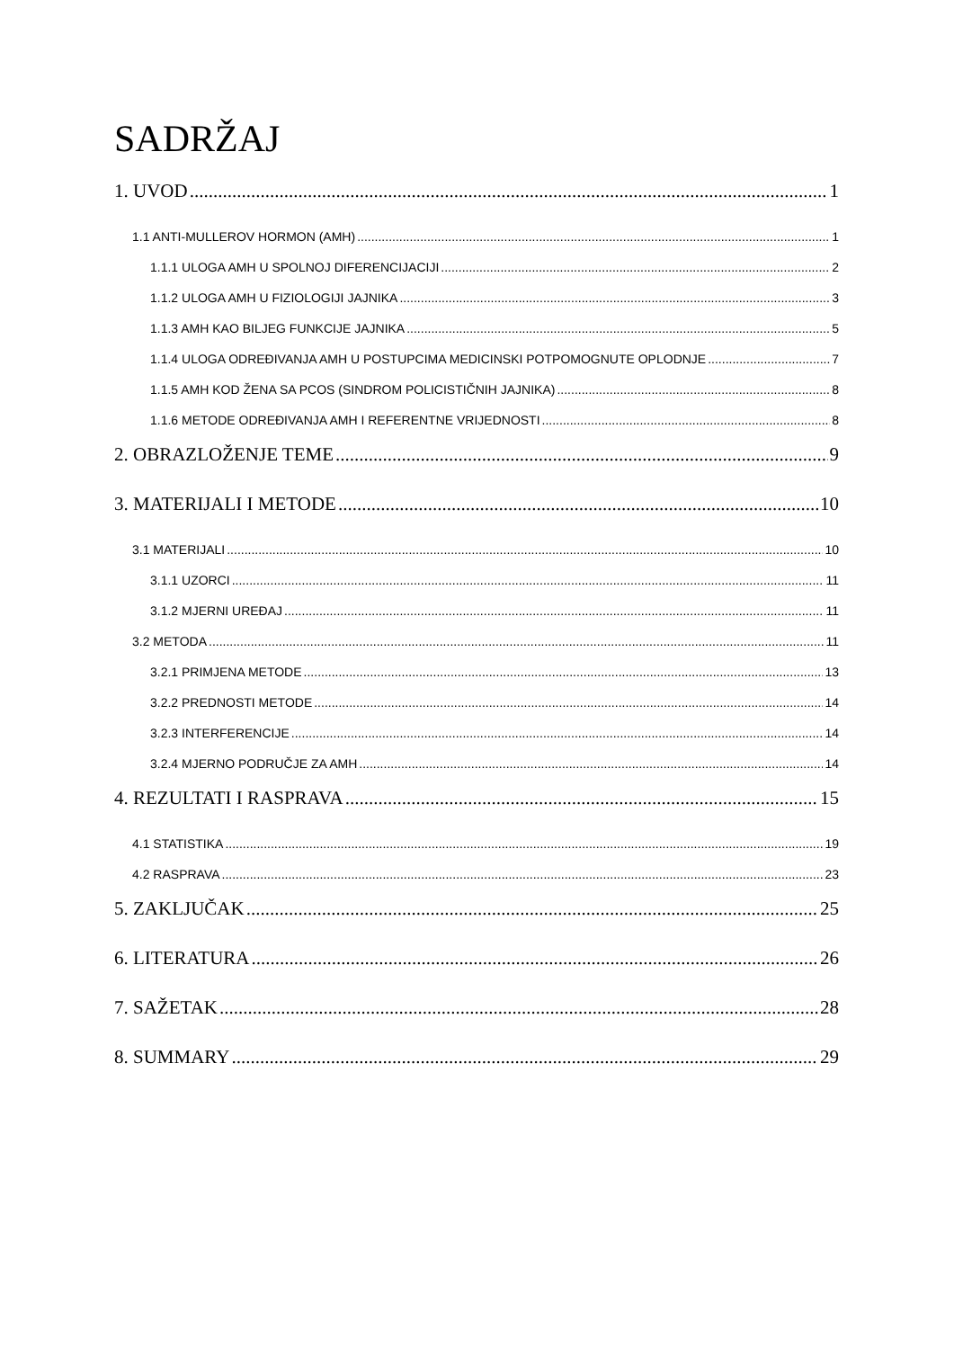SADRŽAJ
1. UVOD 1
1.1 ANTI-MULLEROV HORMON (AMH) 1
1.1.1 ULOGA AMH U SPOLNOJ DIFERENCIJACIJI 2
1.1.2 ULOGA AMH U FIZIOLOGIJI JAJNIKA 3
1.1.3 AMH KAO BILJEG FUNKCIJE JAJNIKA 5
1.1.4 ULOGA ODREĐIVANJA AMH U POSTUPCIMA MEDICINSKI POTPOMOGNUTE OPLODNJE 7
1.1.5 AMH KOD ŽENA SA PCOS (SINDROM POLICISTIČNIH JAJNIKA) 8
1.1.6 METODE ODREĐIVANJA AMH I REFERENTNE VRIJEDNOSTI 8
2. OBRAZLOŽENJE TEME 9
3. MATERIJALI I METODE 10
3.1 MATERIJALI 10
3.1.1 UZORCI 11
3.1.2 MJERNI UREĐAJ 11
3.2 METODA 11
3.2.1 PRIMJENA METODE 13
3.2.2 PREDNOSTI METODE 14
3.2.3 INTERFERENCIJE 14
3.2.4 MJERNO PODRUČJE ZA AMH 14
4. REZULTATI I RASPRAVA 15
4.1 STATISTIKA 19
4.2 RASPRAVA 23
5. ZAKLJUČAK 25
6. LITERATURA 26
7. SAŽETAK 28
8. SUMMARY 29